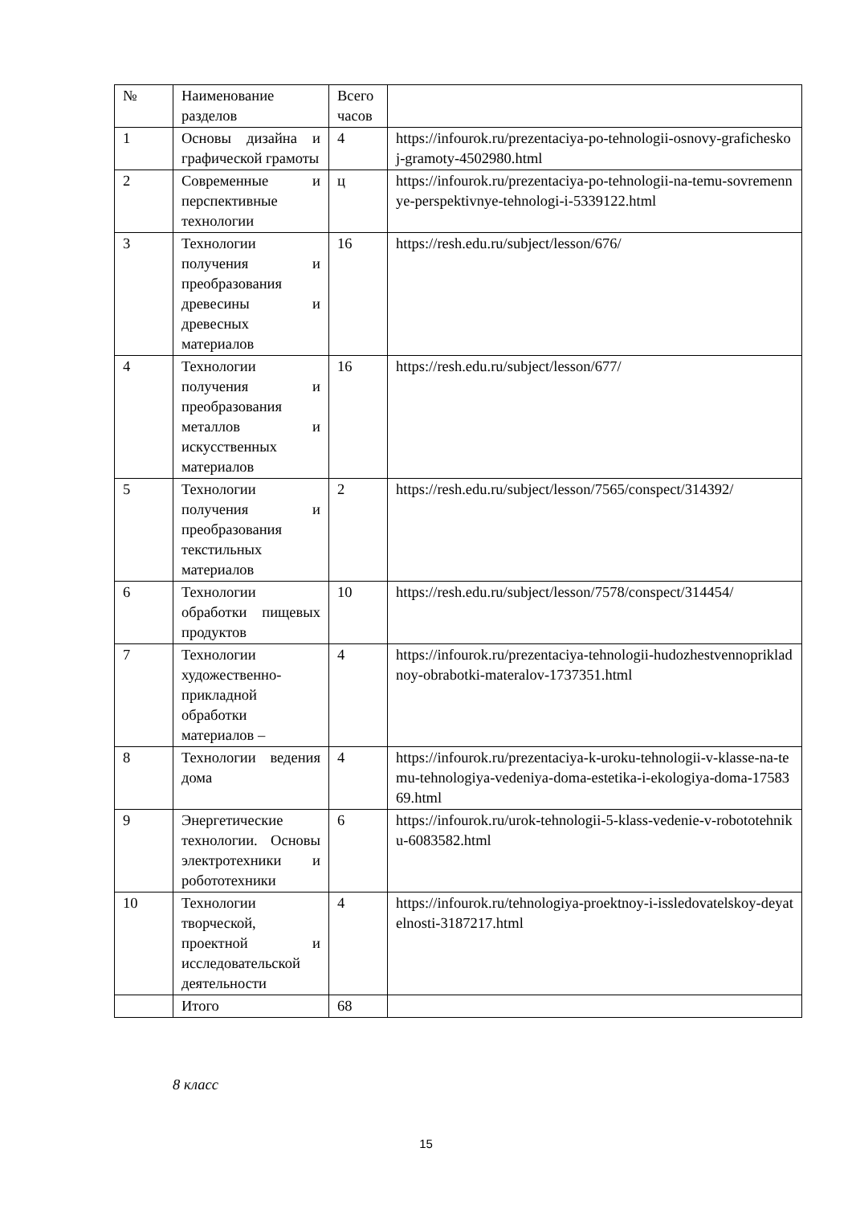| № | Наименование разделов | Всего часов | |
| 1 | Основы дизайна и графической грамоты | 4 | https://infourok.ru/prezentaciya-po-tehnologii-osnovy-graficheskoj-gramoty-4502980.html |
| 2 | Современные и перспективные технологии | ц | https://infourok.ru/prezentaciya-po-tehnologii-na-temu-sovremennye-perspektivnye-tehnologi-i-5339122.html |
| 3 | Технологии получения и преобразования древесины и древесных материалов | 16 | https://resh.edu.ru/subject/lesson/676/ |
| 4 | Технологии получения и преобразования металлов и искусственных материалов | 16 | https://resh.edu.ru/subject/lesson/677/ |
| 5 | Технологии получения и преобразования текстильных материалов | 2 | https://resh.edu.ru/subject/lesson/7565/conspect/314392/ |
| 6 | Технологии обработки пищевых продуктов | 10 | https://resh.edu.ru/subject/lesson/7578/conspect/314454/ |
| 7 | Технологии художественно-прикладной обработки материалов – | 4 | https://infourok.ru/prezentaciya-tehnologii-hudozhestvennoprikladnoy-obrabotki-materalov-1737351.html |
| 8 | Технологии ведения дома | 4 | https://infourok.ru/prezentaciya-k-uroku-tehnologii-v-klasse-na-temu-tehnologiya-vedeniya-doma-estetika-i-ekologiya-doma-1758369.html |
| 9 | Энергетические технологии. Основы электротехники и робототехники | 6 | https://infourok.ru/urok-tehnologii-5-klass-vedenie-v-robototehniku-6083582.html |
| 10 | Технологии творческой, проектной и исследовательской деятельности | 4 | https://infourok.ru/tehnologiya-proektnoy-i-issledovatelskoy-deyatelnosti-3187217.html |
| | Итого | 68 | |
8 класс
15